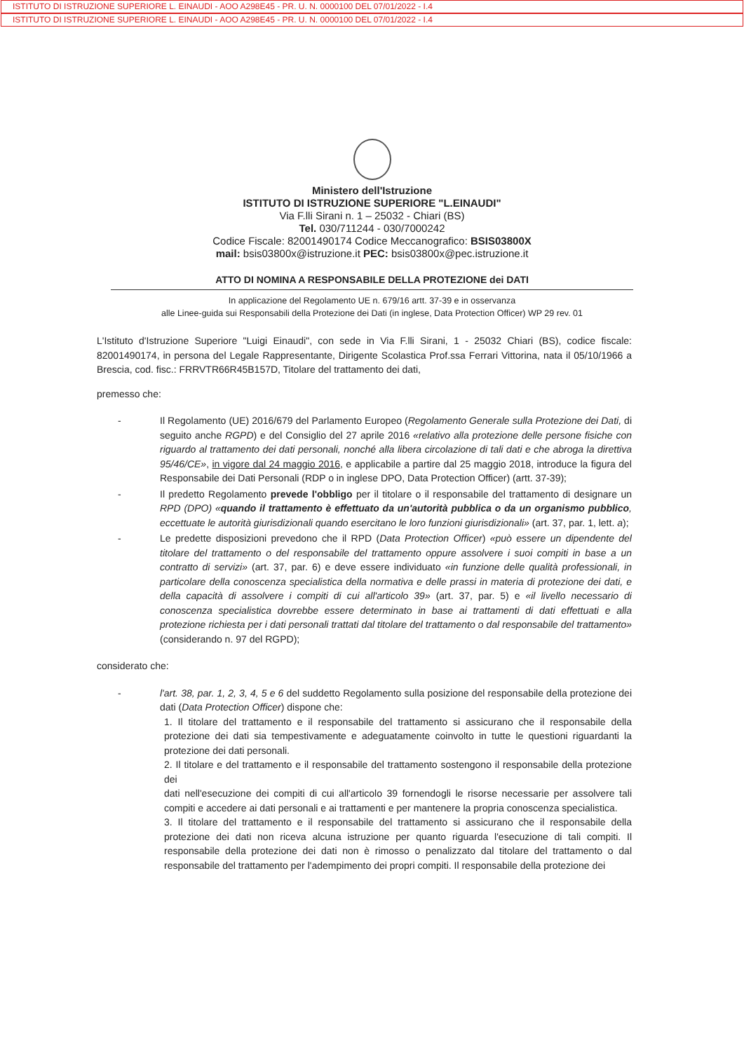ISTITUTO DI ISTRUZIONE SUPERIORE L. EINAUDI - AOO A298E45 - PR. U. N. 0000100 DEL 07/01/2022 - I.4
ISTITUTO DI ISTRUZIONE SUPERIORE L. EINAUDI - AOO A298E45 - PR. U. N. 0000100 DEL 07/01/2022 - I.4
Ministero dell'Istruzione
ISTITUTO DI ISTRUZIONE SUPERIORE "L.EINAUDI"
Via F.lli Sirani n. 1 – 25032 - Chiari (BS)
Tel. 030/711244 - 030/7000242
Codice Fiscale: 82001490174 Codice Meccanografico: BSIS03800X
mail: bsis03800x@istruzione.it PEC: bsis03800x@pec.istruzione.it
ATTO DI NOMINA A RESPONSABILE DELLA PROTEZIONE dei DATI
In applicazione del Regolamento UE n. 679/16 artt. 37-39 e in osservanza
alle Linee-guida sui Responsabili della Protezione dei Dati (in inglese, Data Protection Officer) WP 29 rev. 01
L'Istituto d'Istruzione Superiore "Luigi Einaudi", con sede in Via F.lli Sirani, 1 - 25032 Chiari (BS), codice fiscale: 82001490174, in persona del Legale Rappresentante, Dirigente Scolastica Prof.ssa Ferrari Vittorina, nata il 05/10/1966 a Brescia, cod. fisc.: FRRVTR66R45B157D, Titolare del trattamento dei dati,
premesso che:
- Il Regolamento (UE) 2016/679 del Parlamento Europeo (Regolamento Generale sulla Protezione dei Dati, di seguito anche RGPD) e del Consiglio del 27 aprile 2016 «relativo alla protezione delle persone fisiche con riguardo al trattamento dei dati personali, nonché alla libera circolazione di tali dati e che abroga la direttiva 95/46/CE», in vigore dal 24 maggio 2016, e applicabile a partire dal 25 maggio 2018, introduce la figura del Responsabile dei Dati Personali (RDP o in inglese DPO, Data Protection Officer) (artt. 37-39);
- Il predetto Regolamento prevede l'obbligo per il titolare o il responsabile del trattamento di designare un RPD (DPO) «quando il trattamento è effettuato da un'autorità pubblica o da un organismo pubblico, eccettuate le autorità giurisdizionali quando esercitano le loro funzioni giurisdizionali» (art. 37, par. 1, lett. a);
- Le predette disposizioni prevedono che il RPD (Data Protection Officer) «può essere un dipendente del titolare del trattamento o del responsabile del trattamento oppure assolvere i suoi compiti in base a un contratto di servizi» (art. 37, par. 6) e deve essere individuato «in funzione delle qualità professionali, in particolare della conoscenza specialistica della normativa e delle prassi in materia di protezione dei dati, e della capacità di assolvere i compiti di cui all'articolo 39» (art. 37, par. 5) e «il livello necessario di conoscenza specialistica dovrebbe essere determinato in base ai trattamenti di dati effettuati e alla protezione richiesta per i dati personali trattati dal titolare del trattamento o dal responsabile del trattamento» (considerando n. 97 del RGPD);
considerato che:
- l'art. 38, par. 1, 2, 3, 4, 5 e 6 del suddetto Regolamento sulla posizione del responsabile della protezione dei dati (Data Protection Officer) dispone che:
1. Il titolare del trattamento e il responsabile del trattamento si assicurano che il responsabile della protezione dei dati sia tempestivamente e adeguatamente coinvolto in tutte le questioni riguardanti la protezione dei dati personali.
2. Il titolare e del trattamento e il responsabile del trattamento sostengono il responsabile della protezione dei
dati nell'esecuzione dei compiti di cui all'articolo 39 fornendogli le risorse necessarie per assolvere tali compiti e accedere ai dati personali e ai trattamenti e per mantenere la propria conoscenza specialistica.
3. Il titolare del trattamento e il responsabile del trattamento si assicurano che il responsabile della protezione dei dati non riceva alcuna istruzione per quanto riguarda l'esecuzione di tali compiti. Il responsabile della protezione dei dati non è rimosso o penalizzato dal titolare del trattamento o dal responsabile del trattamento per l'adempimento dei propri compiti. Il responsabile della protezione dei